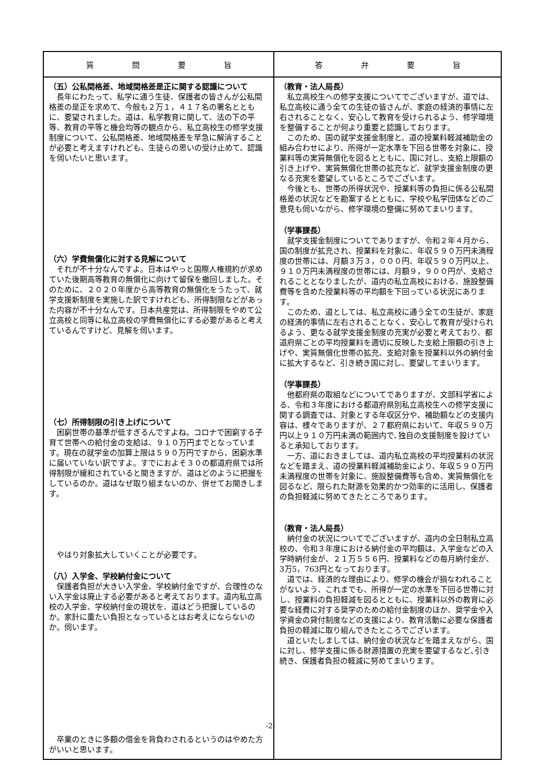| 質 問 要 旨 | 答 弁 要 旨 |
| --- | --- |
| （五）公私間格差、地域間格差是正に関する認識について 長年にわたって、私学に通う生徒、保護者の皆さんが公私間格差の是正を求めて、今般も２万１，４１７名の署名とともに、要望されました。道は、私学教育に関して、法の下の平等、教育の平等と機会均等の観点から、私立高校生の修学支援制度について、公私間格差、地域間格差を早急に解消することが必要と考えますけれども、生徒らの思いの受け止めて、認識を伺いたいと思います。 （六）学費無償化に対する見解について それが不十分なんですよ。日本はやっと国際人権規約が求めていた後期高等教育の無償化に向けて留保を撤回しました。そのために、２０２０年度から高等教育の無償化をうたって、就学支援新制度を実施した訳ですけれども、所得制限などがあった内容が不十分なんです。日本共産党は、所得制限をやめて公立高校と同等に私立高校の学費無償化にする必要があると考えているんですけど、見解を伺います。 （七）所得制限の引き上げについて 困窮世帯の基準が低すぎるんですよね。コロナで困窮する子育て世帯への給付金の支給は、９１０万円までとなっています。現在の就学金の加算上限は５９０万円ですから、困窮水準に届いていない訳ですよ。すでにおよそ３０の都道府県では所得制限が緩和されていると聞きますが、道はどのように把握をしているのか。道はなぜ取り組まないのか、併せてお聞きします。 やはり対象拡大していくことが必要です。 （八）入学金、学校納付金について 保護者負担が大きい入学金、学校納付金ですが、合理性のない入学金は廃止する必要があると考えております。道内私立高校の入学金、学校納付金の現状を、道はどう把握しているのか。家計に重たい負担となっているとはお考えにならないのか。伺います。 卒業のときに多額の借金を背負わされるというのはやめた方がいいと思います。 | （教育・法人局長） 私立高校生への修学支援についてでございますが、道では、私立高校に通う全ての生徒の皆さんが、家庭の経済的事情に左右されることなく、安心して教育を受けられるよう、修学環境を整備することが何より重要と認識しております。 このため、国の就学支援金制度と、道の授業料軽減補助金の組み合わせにより、所得が一定水準を下回る世帯を対象に、授業料等の実質無償化を図るとともに、国に対し、支給上限額の引き上げや、実質無償化世帯の拡充など、就学支援金制度の更なる充実を要望しているところでございます。 今後とも、世帯の所得状況や、授業料等の負担に係る公私間格差の状況などを勘案するとともに、学校や私学団体などのご意見も伺いながら、修学環境の整備に努めてまいります。 （学事課長） 就学支援金制度についてでありますが、令和２年４月から、国の制度が拡充され、授業料を対象に、年収５９０万円未満程度の世帯には、月額３万３，０００円、年収５９０万円以上、９１０万円未満程度の世帯には、月額９，９００円が、支給されることとなりましたが、道内の私立高校における、施設整備費等を含めた授業料等の平均額を下回っている状況にあります。 このため、道としては、私立高校に通う全ての生徒が、家庭の経済的事情に左右されることなく、安心して教育が受けられるよう、更なる就学支援金制度の充実が必要と考えており、都道府県ごとの平均授業料を適切に反映した支給上限額の引き上げや、実質無償化世帯の拡充、支給対象を授業料以外の納付金に拡大するなど、引き続き国に対し、要望してまいります。 （学事課長） 他都府県の取組などについてでありますが、文部科学省による、令和３年度における都道府県別私立高校生への修学支援に関する調査では、対象とする年収区分や、補助額などの支援内容は、様々でありますが、２７都府県において、年収５９０万円以上９１０万円未満の範囲内で､独自の支援制度を設けていると承知しております。 一方、道におきましては、道内私立高校の平均授業料の状況などを踏まえ、道の授業料軽減補助金により、年収５９０万円未満程度の世帯を対象に、施設整備費等も含め、実質無償化を図るなど、限られた財源を効果的かつ効率的に活用し、保護者の負担軽減に努めてきたところであります。 （教育・法人局長） 納付金の状況についてでございますが、道内の全日制私立高校の、令和３年度における納付金の平均額は、入学金などの入学時納付金が、２１万５５６円、授業料などの毎月納付金が、3万5，763円となっております。 道では、経済的な理由により、修学の機会が損なわれることがないよう、これまでも、所得が一定の水準を下回る世帯に対し、授業料の負担軽減を図るとともに、授業料以外の教育に必要な経費に対する奨学のための給付金制度のほか、奨学金や入学資金の貸付制度などの支援により、教育活動に必要な保護者負担の軽減に取り組んできたところでございます。 道といたしましては、納付金の状況などを踏まえながら、国に対し、修学支援に係る財源措置の充実を要望するなど､引き続き、保護者負担の軽減に努めてまいります。 |
-2-